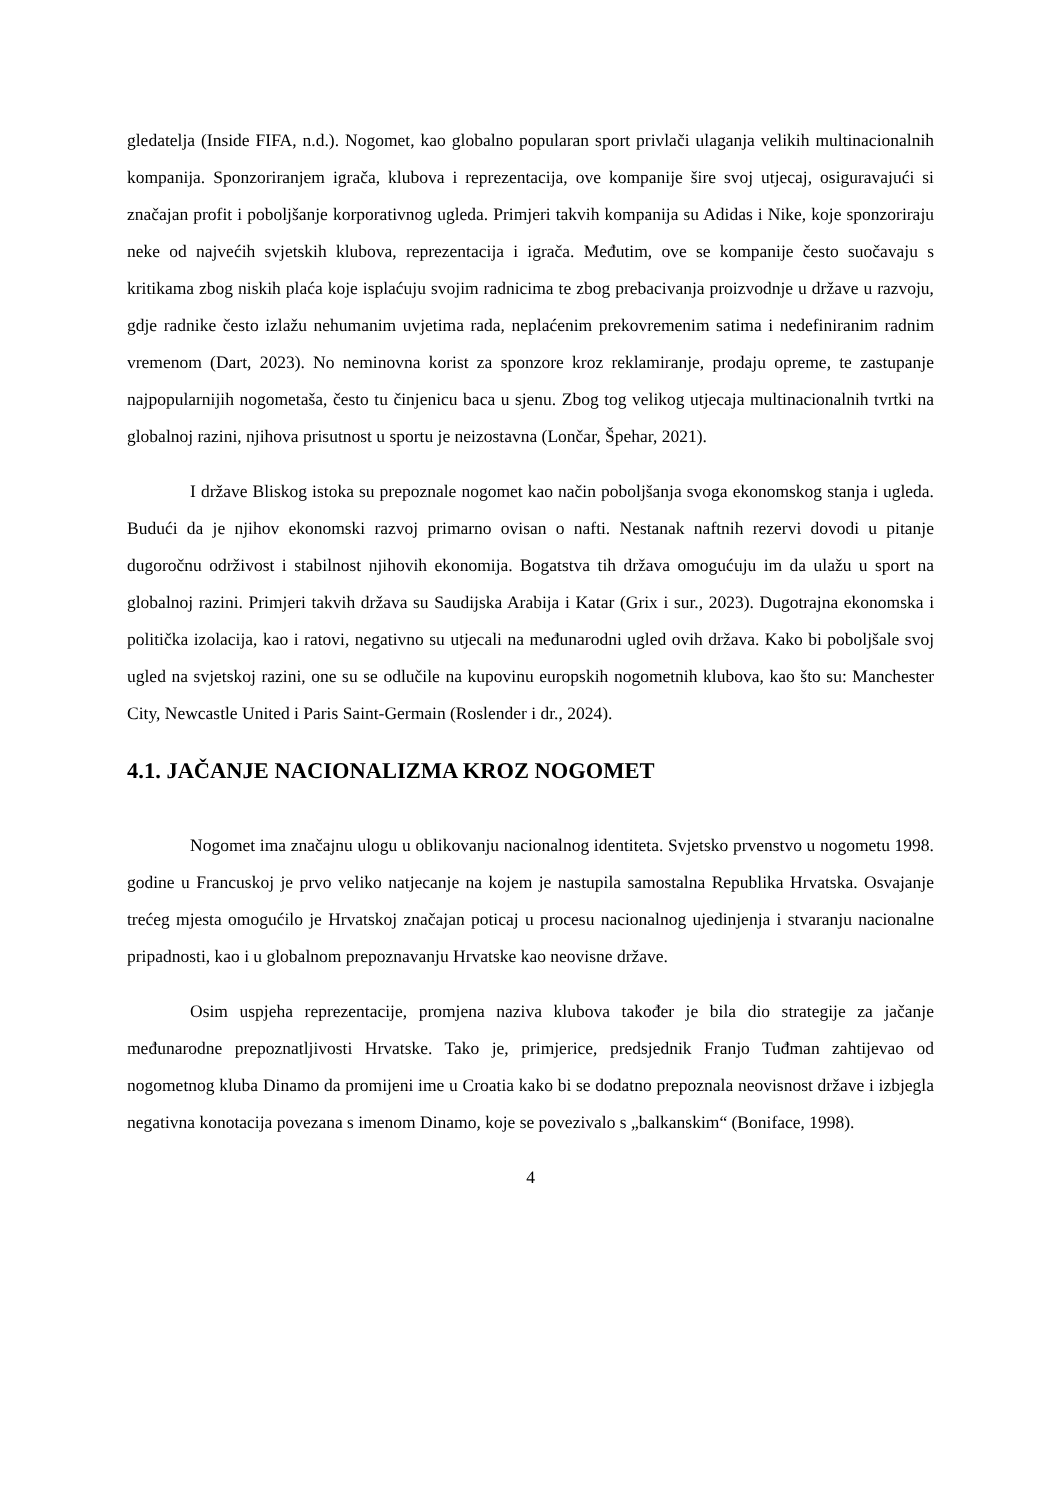gledatelja (Inside FIFA, n.d.). Nogomet, kao globalno popularan sport privlači ulaganja velikih multinacionalnih kompanija. Sponzoriranjem igrača, klubova i reprezentacija, ove kompanije šire svoj utjecaj, osiguravajući si značajan profit i poboljšanje korporativnog ugleda. Primjeri takvih kompanija su Adidas i Nike, koje sponzoriraju neke od najvećih svjetskih klubova, reprezentacija i igrača. Međutim, ove se kompanije često suočavaju s kritikama zbog niskih plaća koje isplaćuju svojim radnicima te zbog prebacivanja proizvodnje u države u razvoju, gdje radnike često izlažu nehumanim uvjetima rada, neplaćenim prekovremenim satima i nedefiniranim radnim vremenom (Dart, 2023). No neminovna korist za sponzore kroz reklamiranje, prodaju opreme, te zastupanje najpopularnijih nogometaša, često tu činjenicu baca u sjenu. Zbog tog velikog utjecaja multinacionalnih tvrtki na globalnoj razini, njihova prisutnost u sportu je neizostavna (Lončar, Špehar, 2021).
I države Bliskog istoka su prepoznale nogomet kao način poboljšanja svoga ekonomskog stanja i ugleda. Budući da je njihov ekonomski razvoj primarno ovisan o nafti. Nestanak naftnih rezervi dovodi u pitanje dugoročnu održivost i stabilnost njihovih ekonomija. Bogatstva tih država omogućuju im da ulažu u sport na globalnoj razini. Primjeri takvih država su Saudijska Arabija i Katar (Grix i sur., 2023). Dugotrajna ekonomska i politička izolacija, kao i ratovi, negativno su utjecali na međunarodni ugled ovih država. Kako bi poboljšale svoj ugled na svjetskoj razini, one su se odlučile na kupovinu europskih nogometnih klubova, kao što su: Manchester City, Newcastle United i Paris Saint-Germain (Roslender i dr., 2024).
4.1. JAČANJE NACIONALIZMA KROZ NOGOMET
Nogomet ima značajnu ulogu u oblikovanju nacionalnog identiteta. Svjetsko prvenstvo u nogometu 1998. godine u Francuskoj je prvo veliko natjecanje na kojem je nastupila samostalna Republika Hrvatska. Osvajanje trećeg mjesta omogućilo je Hrvatskoj značajan poticaj u procesu nacionalnog ujedinjenja i stvaranju nacionalne pripadnosti, kao i u globalnom prepoznavanju Hrvatske kao neovisne države.
Osim uspjeha reprezentacije, promjena naziva klubova također je bila dio strategije za jačanje međunarodne prepoznatljivosti Hrvatske. Tako je, primjerice, predsjednik Franjo Tuđman zahtijevao od nogometnog kluba Dinamo da promijeni ime u Croatia kako bi se dodatno prepoznala neovisnost države i izbjegla negativna konotacija povezana s imenom Dinamo, koje se povezivalo s „balkanskim“ (Boniface, 1998).
4